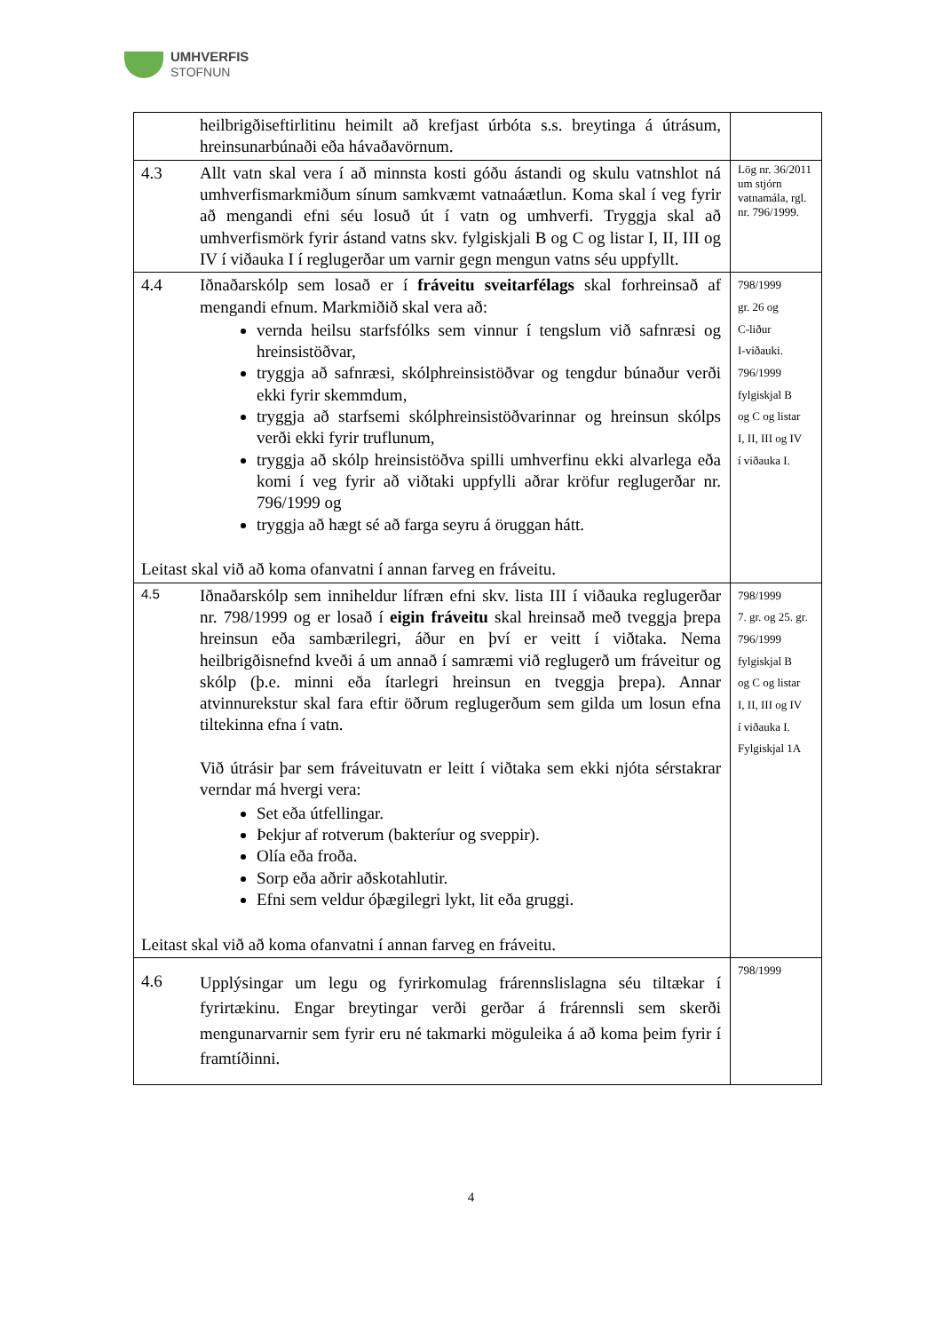UMHVERFIS
STOFNUN
| | heilbrigðiseftirlitinu heimilt að krefjast úrbóta s.s. breytinga á útrásum, hreinsunarbúnaði eða hávaðavörnum. | |
| 4.3 | Allt vatn skal vera í að minnsta kosti góðu ástandi og skulu vatnshlot ná umhverfismarkmiðum sínum samkvæmt vatnaáætlun. Koma skal í veg fyrir að mengandi efni séu losuð út í vatn og umhverfi. Tryggja skal að umhverfismörk fyrir ástand vatns skv. fylgiskjali B og C og listar I, II, III og IV í viðauka I í reglugerðar um varnir gegn mengun vatns séu uppfyllt. | Lög nr. 36/2011 um stjórn vatnamála, rgl. nr. 796/1999. |
| 4.4 Iðnaðarskólp sem losað er í fráveitu sveitarfélags skal forhreinsað af mengandi efnum. Markmiðið skal vera að: vernda heilsu starfsfólks sem vinnur í tengslum við safnræsi og hreinsistöðvar, tryggja að safnræsi, skólphreinsistöðvar og tengdur búnaður verði ekki fyrir skemmdum, tryggja að starfsemi skólphreinsistöðvarinnar og hreinsun skólps verði ekki fyrir truflunum, tryggja að skólp hreinsistöðva spilli umhverfinu ekki alvarlega eða komi í veg fyrir að viðtaki uppfylli aðrar kröfur reglugerðar nr. 796/1999 og tryggja að hægt sé að farga seyru á öruggan hátt. Leitast skal við að koma ofanvatni í annan farveg en fráveitu. | | 798/1999 gr. 26 og C-liður I-viðauki. 796/1999 fylgiskjal B og C og listar I, II, III og IV í viðauka I. |
| 4.5 Iðnaðarskólp sem inniheldur lífræn efni skv. lista III í viðauka reglugerðar nr. 798/1999 og er losað í eigin fráveitu skal hreinsað með tveggja þrepa hreinsun eða sambærilegri, áður en því er veitt í viðtaka. Nema heilbrigðisnefnd kveði á um annað í samræmi við reglugerð um fráveitur og skólp (þ.e. minni eða ítarlegri hreinsun en tveggja þrepa). Annar atvinnurekstur skal fara eftir öðrum reglugerðum sem gilda um losun efna tiltekinna efna í vatn. Við útrásir þar sem fráveituvatn er leitt í viðtaka sem ekki njóta sérstakrar verndar má hvergi vera: Set eða útfellingar. Þekjur af rotverum (bakteríur og sveppir). Olía eða froða. Sorp eða aðrir aðskotahlutir. Efni sem veldur óþægilegri lykt, lit eða gruggi. Leitast skal við að koma ofanvatni í annan farveg en fráveitu. | | 798/1999 7. gr. og 25. gr. 796/1999 fylgiskjal B og C og listar I, II, III og IV í viðauka I. Fylgiskjal 1A |
| 4.6 | Upplýsingar um legu og fyrirkomulag frárennslislagna séu tiltækar í fyrirtækinu. Engar breytingar verði gerðar á frárennsli sem skerði mengunarvarnir sem fyrir eru né takmarki möguleika á að koma þeim fyrir í framtíðinni. | 798/1999 |
4